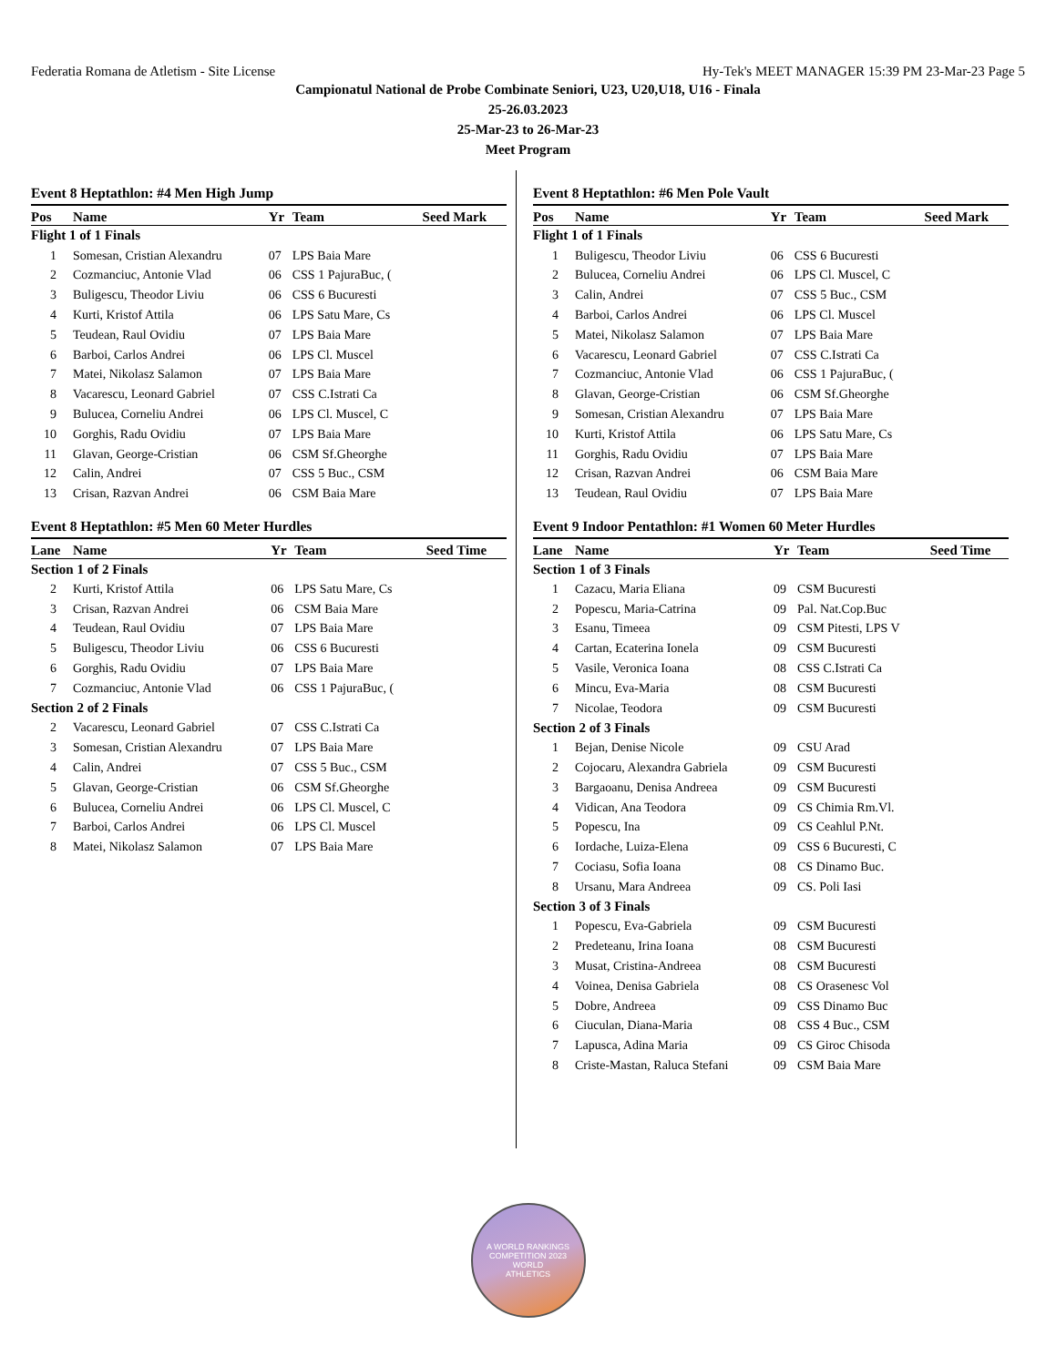Federatia Romana de Atletism - Site License Hy-Tek's MEET MANAGER 15:39 PM 23-Mar-23 Page 5
Campionatul National de Probe Combinate Seniori, U23, U20,U18, U16 - Finala
25-26.03.2023
25-Mar-23 to 26-Mar-23
Meet Program
Event 8 Heptathlon: #4 Men High Jump
| Pos | Name | Yr | Team | Seed Mark |
| --- | --- | --- | --- | --- |
| Flight 1 of 1 Finals | | | | |
| 1 | Somesan, Cristian Alexandru | 07 | LPS Baia Mare | |
| 2 | Cozmanciuc, Antonie Vlad | 06 | CSS 1 PajuraBuc, ( | |
| 3 | Buligescu, Theodor Liviu | 06 | CSS 6 Bucuresti | |
| 4 | Kurti, Kristof Attila | 06 | LPS Satu Mare, Cs | |
| 5 | Teudean, Raul Ovidiu | 07 | LPS Baia Mare | |
| 6 | Barboi, Carlos Andrei | 06 | LPS Cl. Muscel | |
| 7 | Matei, Nikolasz Salamon | 07 | LPS Baia Mare | |
| 8 | Vacarescu, Leonard Gabriel | 07 | CSS C.Istrati Ca | |
| 9 | Bulucea, Corneliu Andrei | 06 | LPS Cl. Muscel, C | |
| 10 | Gorghis, Radu Ovidiu | 07 | LPS Baia Mare | |
| 11 | Glavan, George-Cristian | 06 | CSM Sf.Gheorghe | |
| 12 | Calin, Andrei | 07 | CSS 5 Buc., CSM | |
| 13 | Crisan, Razvan Andrei | 06 | CSM Baia Mare | |
Event 8 Heptathlon: #5 Men 60 Meter Hurdles
| Lane | Name | Yr | Team | Seed Time |
| --- | --- | --- | --- | --- |
| Section 1 of 2 Finals | | | | |
| 2 | Kurti, Kristof Attila | 06 | LPS Satu Mare, Cs | |
| 3 | Crisan, Razvan Andrei | 06 | CSM Baia Mare | |
| 4 | Teudean, Raul Ovidiu | 07 | LPS Baia Mare | |
| 5 | Buligescu, Theodor Liviu | 06 | CSS 6 Bucuresti | |
| 6 | Gorghis, Radu Ovidiu | 07 | LPS Baia Mare | |
| 7 | Cozmanciuc, Antonie Vlad | 06 | CSS 1 PajuraBuc, ( | |
| Section 2 of 2 Finals | | | | |
| 2 | Vacarescu, Leonard Gabriel | 07 | CSS C.Istrati Ca | |
| 3 | Somesan, Cristian Alexandru | 07 | LPS Baia Mare | |
| 4 | Calin, Andrei | 07 | CSS 5 Buc., CSM | |
| 5 | Glavan, George-Cristian | 06 | CSM Sf.Gheorghe | |
| 6 | Bulucea, Corneliu Andrei | 06 | LPS Cl. Muscel, C | |
| 7 | Barboi, Carlos Andrei | 06 | LPS Cl. Muscel | |
| 8 | Matei, Nikolasz Salamon | 07 | LPS Baia Mare | |
Event 8 Heptathlon: #6 Men Pole Vault
| Pos | Name | Yr | Team | Seed Mark |
| --- | --- | --- | --- | --- |
| Flight 1 of 1 Finals | | | | |
| 1 | Buligescu, Theodor Liviu | 06 | CSS 6 Bucuresti | |
| 2 | Bulucea, Corneliu Andrei | 06 | LPS Cl. Muscel, C | |
| 3 | Calin, Andrei | 07 | CSS 5 Buc., CSM | |
| 4 | Barboi, Carlos Andrei | 06 | LPS Cl. Muscel | |
| 5 | Matei, Nikolasz Salamon | 07 | LPS Baia Mare | |
| 6 | Vacarescu, Leonard Gabriel | 07 | CSS C.Istrati Ca | |
| 7 | Cozmanciuc, Antonie Vlad | 06 | CSS 1 PajuraBuc, ( | |
| 8 | Glavan, George-Cristian | 06 | CSM Sf.Gheorghe | |
| 9 | Somesan, Cristian Alexandru | 07 | LPS Baia Mare | |
| 10 | Kurti, Kristof Attila | 06 | LPS Satu Mare, Cs | |
| 11 | Gorghis, Radu Ovidiu | 07 | LPS Baia Mare | |
| 12 | Crisan, Razvan Andrei | 06 | CSM Baia Mare | |
| 13 | Teudean, Raul Ovidiu | 07 | LPS Baia Mare | |
Event 9 Indoor Pentathlon: #1 Women 60 Meter Hurdles
| Lane | Name | Yr | Team | Seed Time |
| --- | --- | --- | --- | --- |
| Section 1 of 3 Finals | | | | |
| 1 | Cazacu, Maria Eliana | 09 | CSM Bucuresti | |
| 2 | Popescu, Maria-Catrina | 09 | Pal. Nat.Cop.Buc | |
| 3 | Esanu, Timeea | 09 | CSM Pitesti, LPS V | |
| 4 | Cartan, Ecaterina Ionela | 09 | CSM Bucuresti | |
| 5 | Vasile, Veronica Ioana | 08 | CSS C.Istrati Ca | |
| 6 | Mincu, Eva-Maria | 08 | CSM Bucuresti | |
| 7 | Nicolae, Teodora | 09 | CSM Bucuresti | |
| Section 2 of 3 Finals | | | | |
| 1 | Bejan, Denise Nicole | 09 | CSU Arad | |
| 2 | Cojocaru, Alexandra Gabriela | 09 | CSM Bucuresti | |
| 3 | Bargaoanu, Denisa Andreea | 09 | CSM Bucuresti | |
| 4 | Vidican, Ana Teodora | 09 | CS Chimia Rm.Vl. | |
| 5 | Popescu, Ina | 09 | CS Ceahlul P.Nt. | |
| 6 | Iordache, Luiza-Elena | 09 | CSS 6 Bucuresti, C | |
| 7 | Cociasu, Sofia Ioana | 08 | CS Dinamo Buc. | |
| 8 | Ursanu, Mara Andreea | 09 | CS. Poli Iasi | |
| Section 3 of 3 Finals | | | | |
| 1 | Popescu, Eva-Gabriela | 09 | CSM Bucuresti | |
| 2 | Predeteanu, Irina Ioana | 08 | CSM Bucuresti | |
| 3 | Musat, Cristina-Andreea | 08 | CSM Bucuresti | |
| 4 | Voinea, Denisa Gabriela | 08 | CS Orasenesc Vol | |
| 5 | Dobre, Andreea | 09 | CSS Dinamo Buc | |
| 6 | Ciuculan, Diana-Maria | 08 | CSS 4 Buc., CSM | |
| 7 | Lapusca, Adina Maria | 09 | CS Giroc Chisoda | |
| 8 | Criste-Mastan, Raluca Stefani | 09 | CSM Baia Mare | |
A WORLD RANKINGS COMPETITION 2023
WORLD
ATHLETICS